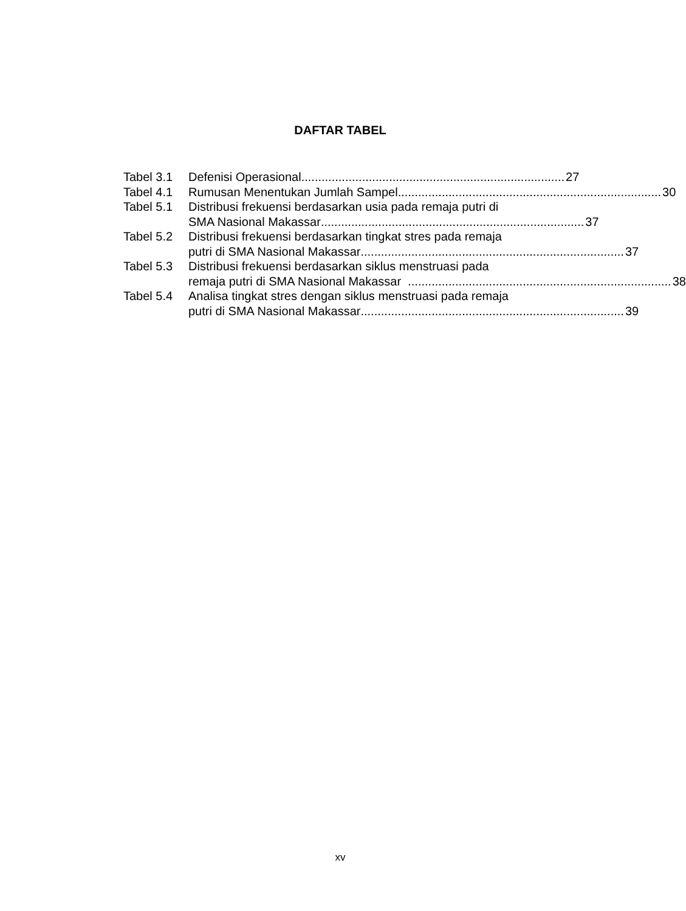DAFTAR TABEL
Tabel 3.1
Defenisi Operasional.............................................................................. 27
Tabel 4.1
Rumusan Menentukan Jumlah Sampel .............................................................................. 30
Tabel 5.1
Distribusi frekuensi berdasarkan usia pada remaja putri di
SMA Nasional Makassar.............................................................................. 37
Tabel 5.2
Distribusi frekuensi berdasarkan tingkat stres pada remaja
putri di SMA Nasional Makassar .............................................................................. 37
Tabel 5.3
Distribusi frekuensi berdasarkan siklus menstruasi pada
remaja putri di SMA Nasional Makassar .............................................................................. 38
Tabel 5.4
Analisa tingkat stres dengan siklus menstruasi pada remaja
putri di SMA Nasional Makassar .............................................................................. 39
xv